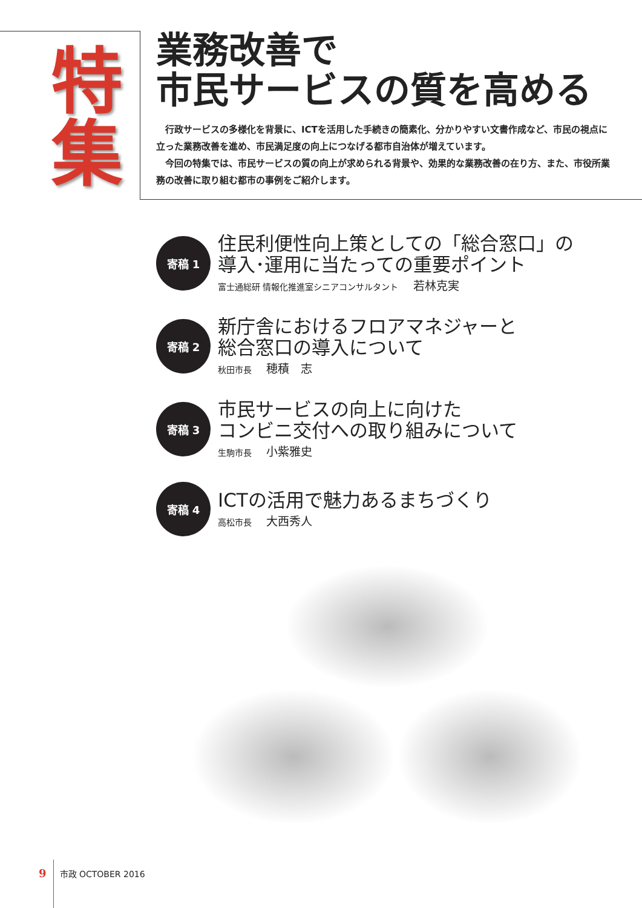特
集
業務改善で
市民サービスの質を高める
行政サービスの多様化を背景に、ICTを活用した手続きの簡素化、分かりやすい文書作成など、市民の視点に立った業務改善を進め、市民満足度の向上につなげる都市自治体が増えています。
今回の特集では、市民サービスの質の向上が求められる背景や、効果的な業務改善の在り方、また、市役所業務の改善に取り組む都市の事例をご紹介します。
寄稿 1
住民利便性向上策としての「総合窓口」の
導入･運用に当たっての重要ポイント
富士通総研 情報化推進室シニアコンサルタント 若林克実
寄稿 2
新庁舎におけるフロアマネジャーと
総合窓口の導入について
秋田市長 穂積　志
寄稿 3
市民サービスの向上に向けた
コンビニ交付への取り組みについて
生駒市長 小紫雅史
寄稿 4
ICTの活用で魅力あるまちづくり
高松市長 大西秀人
9 市政 OCTOBER 2016